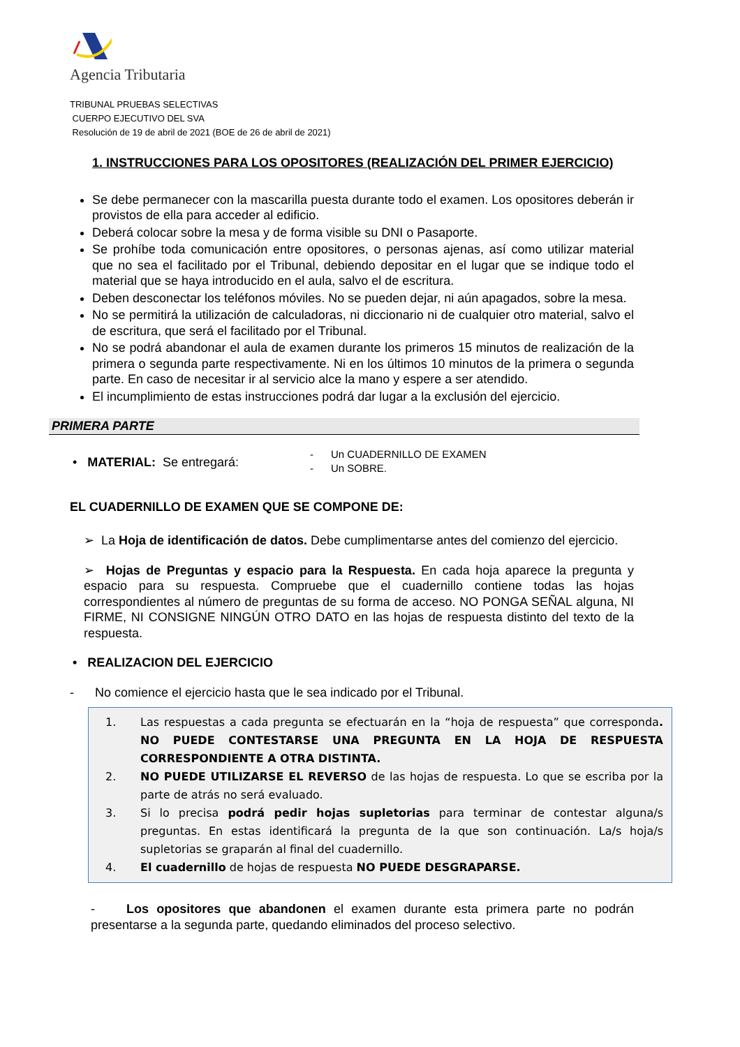Agencia Tributaria
TRIBUNAL PRUEBAS SELECTIVAS
CUERPO EJECUTIVO DEL SVA
Resolución de 19 de abril de 2021 (BOE de 26 de abril de 2021)
1. INSTRUCCIONES PARA LOS OPOSITORES (REALIZACIÓN DEL PRIMER EJERCICIO)
Se debe permanecer con la mascarilla puesta durante todo el examen. Los opositores deberán ir provistos de ella para acceder al edificio.
Deberá colocar sobre la mesa y de forma visible su DNI o Pasaporte.
Se prohíbe toda comunicación entre opositores, o personas ajenas, así como utilizar material que no sea el facilitado por el Tribunal, debiendo depositar en el lugar que se indique todo el material que se haya introducido en el aula, salvo el de escritura.
Deben desconectar los teléfonos móviles. No se pueden dejar, ni aún apagados, sobre la mesa.
No se permitirá la utilización de calculadoras, ni diccionario ni de cualquier otro material, salvo el de escritura, que será el facilitado por el Tribunal.
No se podrá abandonar el aula de examen durante los primeros 15 minutos de realización de la primera o segunda parte respectivamente. Ni en los últimos 10 minutos de la primera o segunda parte. En caso de necesitar ir al servicio alce la mano y espere a ser atendido.
El incumplimiento de estas instrucciones podrá dar lugar a la exclusión del ejercicio.
PRIMERA PARTE
• MATERIAL: Se entregará:
- Un CUADERNILLO DE EXAMEN
- Un SOBRE.
EL CUADERNILLO DE EXAMEN QUE SE COMPONE DE:
➢ La Hoja de identificación de datos. Debe cumplimentarse antes del comienzo del ejercicio.
➢ Hojas de Preguntas y espacio para la Respuesta. En cada hoja aparece la pregunta y espacio para su respuesta. Compruebe que el cuadernillo contiene todas las hojas correspondientes al número de preguntas de su forma de acceso. NO PONGA SEÑAL alguna, NI FIRME, NI CONSIGNE NINGÚN OTRO DATO en las hojas de respuesta distinto del texto de la respuesta.
• REALIZACION DEL EJERCICIO
- No comience el ejercicio hasta que le sea indicado por el Tribunal.
1. Las respuestas a cada pregunta se efectuarán en la “hoja de respuesta” que corresponda. NO PUEDE CONTESTARSE UNA PREGUNTA EN LA HOJA DE RESPUESTA CORRESPONDIENTE A OTRA DISTINTA.
2. NO PUEDE UTILIZARSE EL REVERSO de las hojas de respuesta. Lo que se escriba por la parte de atrás no será evaluado.
3. Si lo precisa podrá pedir hojas supletorias para terminar de contestar alguna/s preguntas. En estas identificará la pregunta de la que son continuación. La/s hoja/s supletorias se graparán al final del cuadernillo.
4. El cuadernillo de hojas de respuesta NO PUEDE DESGRAPARSE.
- Los opositores que abandonen el examen durante esta primera parte no podrán presentarse a la segunda parte, quedando eliminados del proceso selectivo.